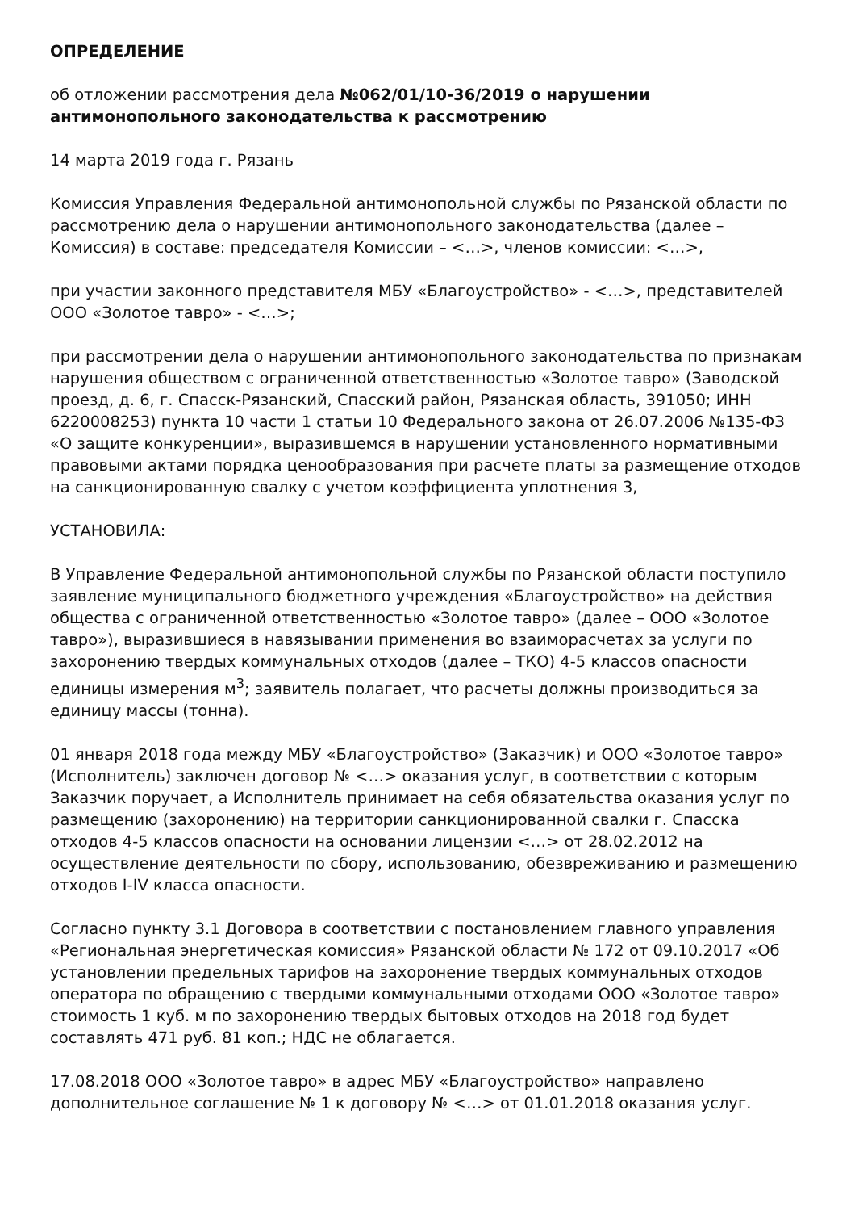ОПРЕДЕЛЕНИЕ
об отложении рассмотрения дела №062/01/10-36/2019 о нарушении антимонопольного законодательства к рассмотрению
14 марта 2019 года г. Рязань
Комиссия Управления Федеральной антимонопольной службы по Рязанской области по рассмотрению дела о нарушении антимонопольного законодательства (далее – Комиссия) в составе: председателя Комиссии – <…>, членов комиссии: <…>,
при участии законного представителя МБУ «Благоустройство» - <…>, представителей ООО «Золотое тавро» - <…>;
при рассмотрении дела о нарушении антимонопольного законодательства по признакам нарушения обществом с ограниченной ответственностью «Золотое тавро» (Заводской проезд, д. 6, г. Спасск-Рязанский, Спасский район, Рязанская область, 391050; ИНН 6220008253) пункта 10 части 1 статьи 10 Федерального закона от 26.07.2006 №135-ФЗ «О защите конкуренции», выразившемся в нарушении установленного нормативными правовыми актами порядка ценообразования при расчете платы за размещение отходов на санкционированную свалку с учетом коэффициента уплотнения 3,
УСТАНОВИЛА:
В Управление Федеральной антимонопольной службы по Рязанской области поступило заявление муниципального бюджетного учреждения «Благоустройство» на действия общества с ограниченной ответственностью «Золотое тавро» (далее – ООО «Золотое тавро»), выразившиеся в навязывании применения во взаиморасчетах за услуги по захоронению твердых коммунальных отходов (далее – ТКО) 4-5 классов опасности единицы измерения м<sup>3</sup>; заявитель полагает, что расчеты должны производиться за единицу массы (тонна).
01 января 2018 года между МБУ «Благоустройство» (Заказчик) и ООО «Золотое тавро» (Исполнитель) заключен договор № <…> оказания услуг, в соответствии с которым Заказчик поручает, а Исполнитель принимает на себя обязательства оказания услуг по размещению (захоронению) на территории санкционированной свалки г. Спасска отходов 4-5 классов опасности на основании лицензии <…> от 28.02.2012 на осуществление деятельности по сбору, использованию, обезвреживанию и размещению отходов I-IV класса опасности.
Согласно пункту 3.1 Договора в соответствии с постановлением главного управления «Региональная энергетическая комиссия» Рязанской области № 172 от 09.10.2017 «Об установлении предельных тарифов на захоронение твердых коммунальных отходов оператора по обращению с твердыми коммунальными отходами ООО «Золотое тавро» стоимость 1 куб. м по захоронению твердых бытовых отходов на 2018 год будет составлять 471 руб. 81 коп.; НДС не облагается.
17.08.2018 ООО «Золотое тавро» в адрес МБУ «Благоустройство» направлено дополнительное соглашение № 1 к договору № <…> от 01.01.2018 оказания услуг.